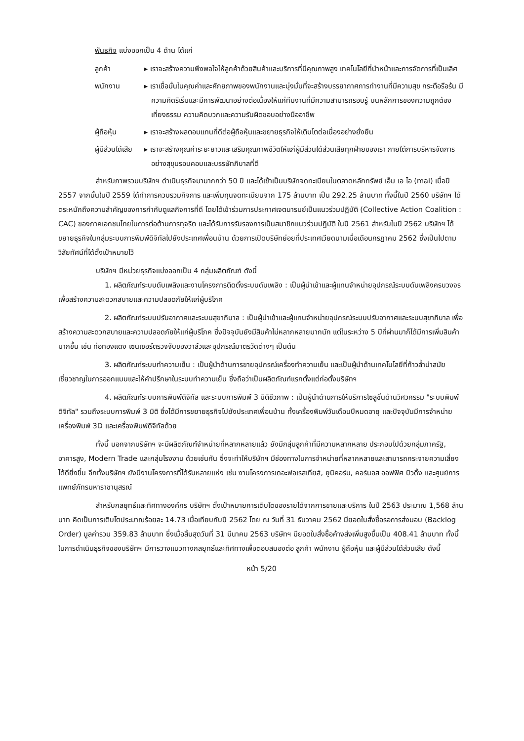พันธกิจ แบ่งออกเป็น 4 ด้าน ได้แก่
ลูกค้า ▸ เราจะสร้างความพึงพอใจให้ลูกค้าด้วยสินค้าและบริการที่มีคุณภาพสูง เทคโนโลยีที่นำหน้าและการจัดการที่เป็นเลิศ
พนักงาน ▸ เราเชื่อมั่นในคุณค่าและศักยภาพของพนักงานและมุ่งมั่นที่จะสร้างบรรยากาศการทำงานที่มีความสุข กระตือรือร้น มีความคิดริเริ่มและมีการพัฒนาอย่างต่อเนื่องให้แก่ทีมงานที่มีความสามารถรอบรู้ บนหลักการของความถูกต้อง เที่ยงธรรม ความคิดบวกและความรับผิดชอบอย่างมืออาชีพ
ผู้ถือหุ้น ▸ เราจะสร้างผลตอบแทนที่ดีต่อผู้ถือหุ้นและขยายธุรกิจให้เติบโตต่อเนื่องอย่างยั่งยืน
ผู้มีส่วนได้เสีย
▸ เราจะสร้างคุณค่าระยะยาวและเสริมคุณภาพชีวิตให้แก่ผู้มีส่วนได้ส่วนเสียทุกฝ่ายของเรา ภายใต้การบริหารจัดการอย่างสุขุมรอบคอบและบรรษัทภิบาลที่ดี
สำหรับภาพรวมบริษัทฯ ดำเนินธุรกิจมามากกว่า 50 ปี และได้เข้าเป็นบริษัทจดทะเบียนในตลาดหลักทรัพย์ เอ็ม เอ ไอ (mai) เมื่อปี 2557 จากนั้นในปี 2559 ได้ทำการควบรวมกิจการ และเพิ่มทุนจดทะเบียนจาก 175 ล้านบาท เป็น 292.25 ล้านบาท ทั้งนี้ในปี 2560 บริษัทฯ ได้ตระหนักถึงความสำคัญของการกำกับดูแลกิจการที่ดี โดยได้เข้าร่วมการประกาศเจตนารมย์เป็นแนวร่วมปฏิบัติ (Collective Action Coalition : CAC) ของภาคเอกชนไทยในการต่อต้านการทุจริต และได้รับการรับรองการเป็นสมาชิกแนวร่วมปฏิบัติ ในปี 2561 สำหรับในปี 2562 บริษัทฯ ได้ขยายธุรกิจในกลุ่มระบบการพิมพ์ดิจิทัลไปยังประเทศเพื่อนบ้าน ด้วยการเปิดบริษัทย่อยที่ประเทศเวียดนามเมื่อเดือนกรฎาคม 2562 ซึ่งเป็นไปตามวิสัยทัศน์ที่ได้ตั้งเป้าหมายไว้
บริษัทฯ มีหน่วยธุรกิจแบ่งออกเป็น 4 กลุ่มผลิตภัณฑ์ ดังนี้
1. ผลิตภัณฑ์ระบบดับเพลิงและงานโครงการติดตั้งระบบดับเพลิง : เป็นผู้นำเข้าและผู้แทนจำหน่ายอุปกรณ์ระบบดับเพลิงครบวงจร เพื่อสร้างความสะดวกสบายและความปลอดภัยให้แก่ผู้บริโภค
2. ผลิตภัณฑ์ระบบปรับอากาศและระบบสุขาภิบาล : เป็นผู้นำเข้าและผู้แทนจำหน่ายอุปกรณ์ระบบปรับอากาศและระบบสุขาภิบาล เพื่อสร้างความสะดวกสบายและความปลอดภัยให้แก่ผู้บริโภค ซึ่งปัจจุบันยังมีสินค้าไม่หลากหลายมากนัก แต่ในระหว่าง 5 ปีที่ผ่านมาก็ได้มีการเพิ่มสินค้ามากขึ้น เช่น ท่อทองแดง เซนเซอร์ตรวจจับของวาล์วและอุปกรณ์มาตรวัดต่างๆ เป็นต้น
3. ผลิตภัณฑ์ระบบทำความเย็น : เป็นผู้นำด้านการขายอุปกรณ์เครื่องทำความเย็น และเป็นผู้นำด้านเทคโนโลยีที่ก้าวล้ำนำสมัย เชี่ยวชาญในการออกแบบและให้คำปรึกษาในระบบทำความเย็น ซึ่งถือว่าเป็นผลิตภัณฑ์แรกตั้งแต่ก่อตั้งบริษัทฯ
4. ผลิตภัณฑ์ระบบการพิมพ์ดิจิทัล และระบบการพิมพ์ 3 มิติชีวภาพ : เป็นผู้นำด้านการให้บริการโซลูชั่นด้านวิศวกรรม "ระบบพิมพ์ดิจิทัล" รวมถึงระบบการพิมพ์ 3 มิติ ซึ่งได้มีการขยายธุรกิจไปยังประเทศเพื่อนบ้าน ทั้งเครื่องพิมพ์วันเดือนปีหมดอายุ และปัจจุบันมีการจำหน่ายเครื่องพิมพ์ 3D และเครื่องพิมพ์ดิจิทัลด้วย
ทั้งนี้ นอกจากบริษัทฯ จะมีผลิตภัณฑ์จำหน่ายที่หลากหลายแล้ว ยังมีกลุ่มลูกค้าที่มีความหลากหลาย ประกอบไปด้วยกลุ่มภาครัฐ, อาคารสูง, Modern Trade และกลุ่มโรงงาน ด้วยเช่นกัน ซึ่งจะทำให้บริษัทฯ มีช่องทางในการจำหน่ายที่หลากหลายและสามารถกระจายความเสี่ยงได้ดียิ่งขึ้น อีกทั้งบริษัทฯ ยังมีงานโครงการที่ได้รับหลายแห่ง เช่น งานโครงการเดอะฟอเรสเทียส์, ยูนิคอร์น, คอร์นอส ออฟฟิศ บิวดิ้ง และศูนย์การแพทย์ภัทรมหาราชานุสรณ์
สำหรับกลยุทธ์และทิศทางองค์กร บริษัทฯ ตั้งเป้าหมายการเติบโตของรายได้จากการขายและบริการ ในปี 2563 ประมาณ 1,568 ล้านบาท คิดเป็นการเติบโตประมาณร้อยละ 14.73 เมื่อเทียบกับปี 2562 โดย ณ วันที่ 31 ธันวาคม 2562 มียอดใบสั่งซื้อรอการส่งมอบ (Backlog Order) มูลค่ารวม 359.83 ล้านบาท ซึ่งเมื่อสิ้นสุดวันที่ 31 มีนาคม 2563 บริษัทฯ มียอดใบสั่งซื้อค้างส่งเพิ่มสูงขึ้นเป็น 408.41 ล้านบาท ทั้งนี้ ในการดำเนินธุรกิจของบริษัทฯ มีการวางแนวทางกลยุทธ์และทิศทางเพื่อตอบสนองต่อ ลูกค้า พนักงาน ผู้ถือหุ้น และผู้มีส่วนได้ส่วนเสีย ดังนี้
หน้า 5/20